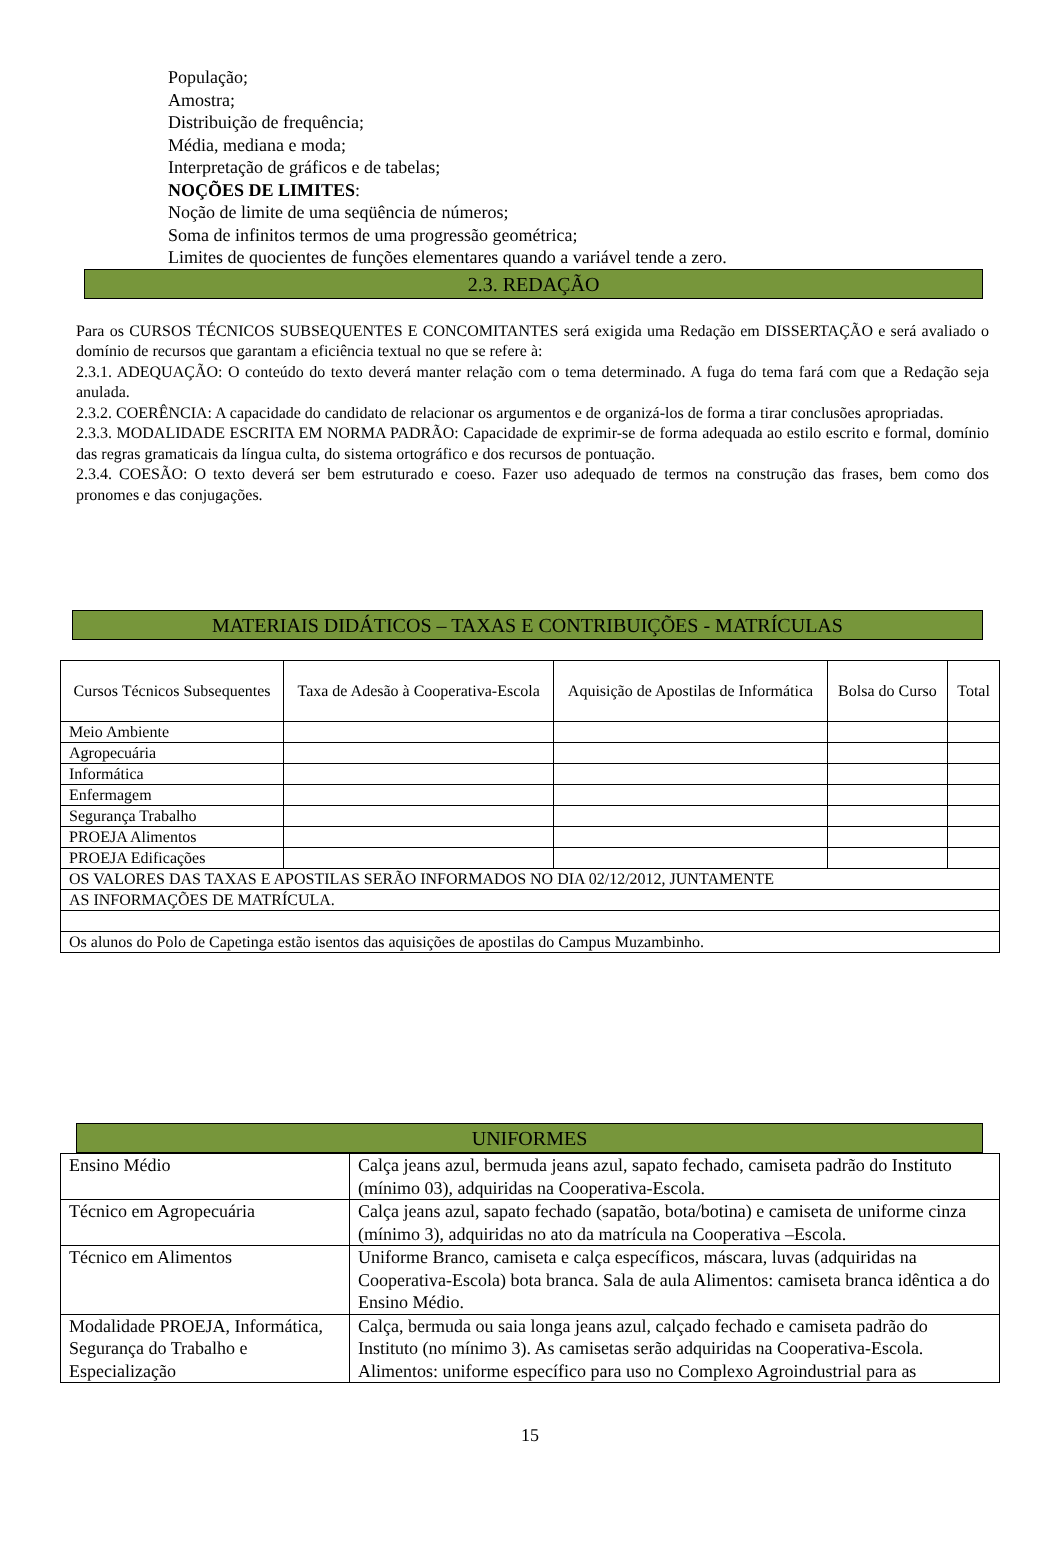População;
Amostra;
Distribuição de frequência;
Média, mediana e moda;
Interpretação de gráficos e de tabelas;
NOÇÕES DE LIMITES:
Noção de limite de uma seqüência de números;
Soma de infinitos termos de uma progressão geométrica;
Limites de quocientes de funções elementares quando a variável tende a zero.
2.3. REDAÇÃO
Para os CURSOS TÉCNICOS SUBSEQUENTES E CONCOMITANTES será exigida uma Redação em DISSERTAÇÃO e será avaliado o domínio de recursos que garantam a eficiência textual no que se refere à:
2.3.1. ADEQUAÇÃO: O conteúdo do texto deverá manter relação com o tema determinado. A fuga do tema fará com que a Redação seja anulada.
2.3.2. COERÊNCIA: A capacidade do candidato de relacionar os argumentos e de organizá-los de forma a tirar conclusões apropriadas.
2.3.3. MODALIDADE ESCRITA EM NORMA PADRÃO: Capacidade de exprimir-se de forma adequada ao estilo escrito e formal, domínio das regras gramaticais da língua culta, do sistema ortográfico e dos recursos de pontuação.
2.3.4. COESÃO: O texto deverá ser bem estruturado e coeso. Fazer uso adequado de termos na construção das frases, bem como dos pronomes e das conjugações.
MATERIAIS DIDÁTICOS – TAXAS E CONTRIBUIÇÕES - MATRÍCULAS
| Cursos Técnicos Subsequentes | Taxa de Adesão à Cooperativa-Escola | Aquisição de Apostilas de Informática | Bolsa do Curso | Total |
| Meio Ambiente | | | | |
| Agropecuária | | | | |
| Informática | | | | |
| Enfermagem | | | | |
| Segurança Trabalho | | | | |
| PROEJA Alimentos | | | | |
| PROEJA Edificações | | | | |
| OS VALORES DAS TAXAS E APOSTILAS SERÃO INFORMADOS NO DIA 02/12/2012, JUNTAMENTE | | | | |
| AS INFORMAÇÕES DE MATRÍCULA. | | | | |
| Os alunos do Polo de Capetinga estão isentos das aquisições de apostilas do Campus Muzambinho. | | | | |
UNIFORMES
| Ensino Médio | Calça jeans azul, bermuda jeans azul, sapato fechado, camiseta padrão do Instituto (mínimo 03), adquiridas na Cooperativa-Escola. |
| Técnico em Agropecuária | Calça jeans azul, sapato fechado (sapatão, bota/botina) e camiseta de uniforme cinza (mínimo 3), adquiridas no ato da matrícula na Cooperativa –Escola. |
| Técnico em Alimentos | Uniforme Branco, camiseta e calça específicos, máscara, luvas (adquiridas na Cooperativa-Escola) bota branca. Sala de aula Alimentos: camiseta branca idêntica a do Ensino Médio. |
| Modalidade PROEJA, Informática, Segurança do Trabalho e Especialização | Calça, bermuda ou saia longa jeans azul, calçado fechado e camiseta padrão do Instituto (no mínimo 3). As camisetas serão adquiridas na Cooperativa-Escola. Alimentos: uniforme específico para uso no Complexo Agroindustrial para as |
15